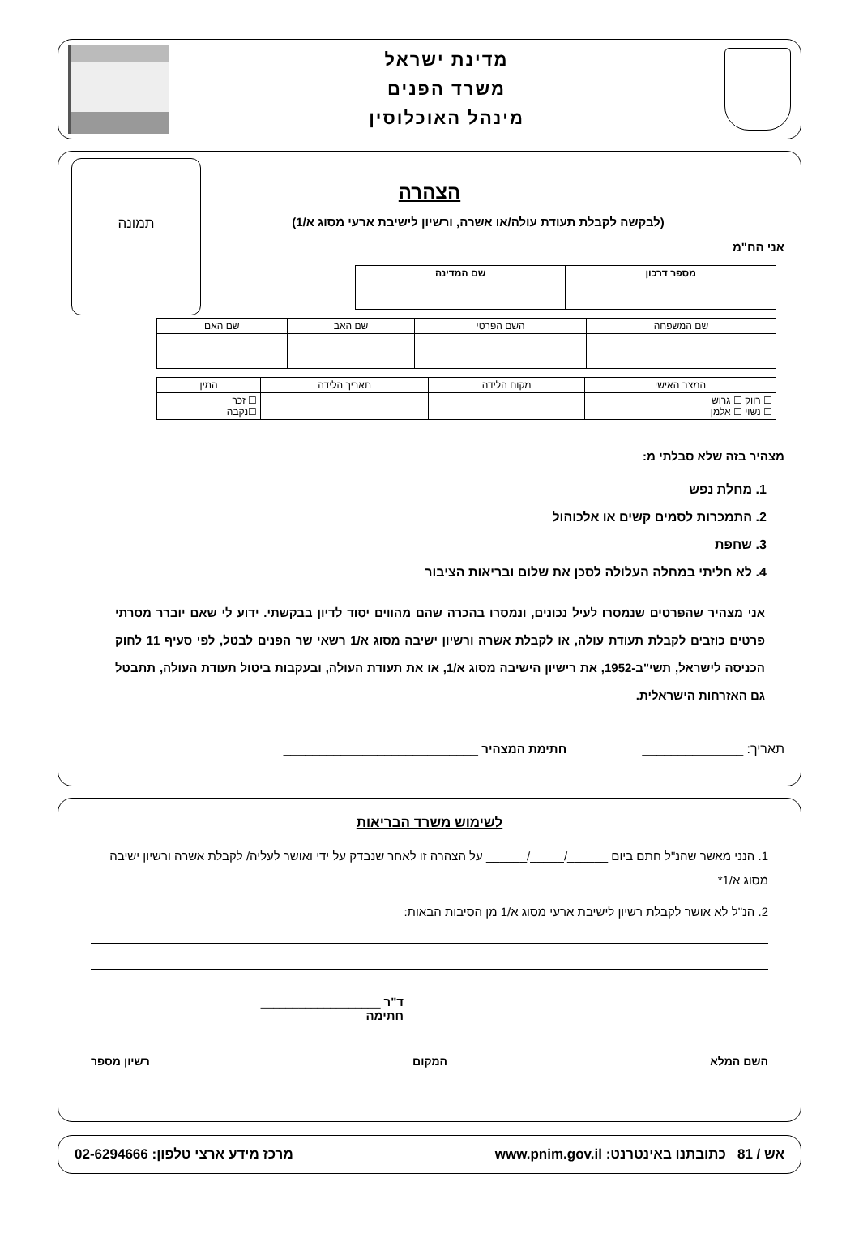מדינת ישראל
משרד הפנים
מינהל האוכלוסין
תמונה
הצהרה
(לבקשה לקבלת תעודת עולה/או אשרה, ורשיון לישיבת ארעי מסוג א/1)
אני הח"מ
| מספר דרכון | שם המדינה |
| --- | --- |
| שם המשפחה | השם הפרטי | שם האב | שם האם |
| המצב האישי | מקום הלידה | תאריך הלידה | המין |
| ☐ רווק ☐ גרוש ☐ נשוי ☐ אלמן | | | ☐ זכר ☐נקבה |
מצהיר בזה שלא סבלתי מ:
1. מחלת נפש
2. התמכרות לסמים קשים או אלכוהול
3. שחפת
4. לא חליתי במחלה העלולה לסכן את שלום ובריאות הציבור
אני מצהיר שהפרטים שנמסרו לעיל נכונים, ונמסרו בהכרה שהם מהווים יסוד לדיון בבקשתי. ידוע לי שאם יוברר מסרתי פרטים כוזבים לקבלת תעודת עולה, או לקבלת אשרה ורשיון ישיבה מסוג א/1 רשאי שר הפנים לבטל, לפי סעיף 11 לחוק הכניסה לישראל, תשי"ב-1952, את רישיון הישיבה מסוג א/1, או את תעודת העולה, ובעקבות ביטול תעודת העולה, תתבטל גם האזרחות הישראלית.
תאריך: ______________ חתימת המצהיר ___________________________
לשימוש משרד הבריאות
1. הנני מאשר שהנ"ל חתם ביום ______/_____/______ על הצהרה זו לאחר שנבדק על ידי ואושר לעליה/ לקבלת אשרה ורשיון ישיבה מסוג א/1*
2. הנ"ל לא אושר לקבלת רשיון לישיבת ארעי מסוג א/1 מן הסיבות הבאות:
ד"ר ___________________
חתימה
השם המלא המקום רשיון מספר
אש / 81 כתובתנו באינטרנט: www.pnim.gov.il מרכז מידע ארצי טלפון: 02-6294666